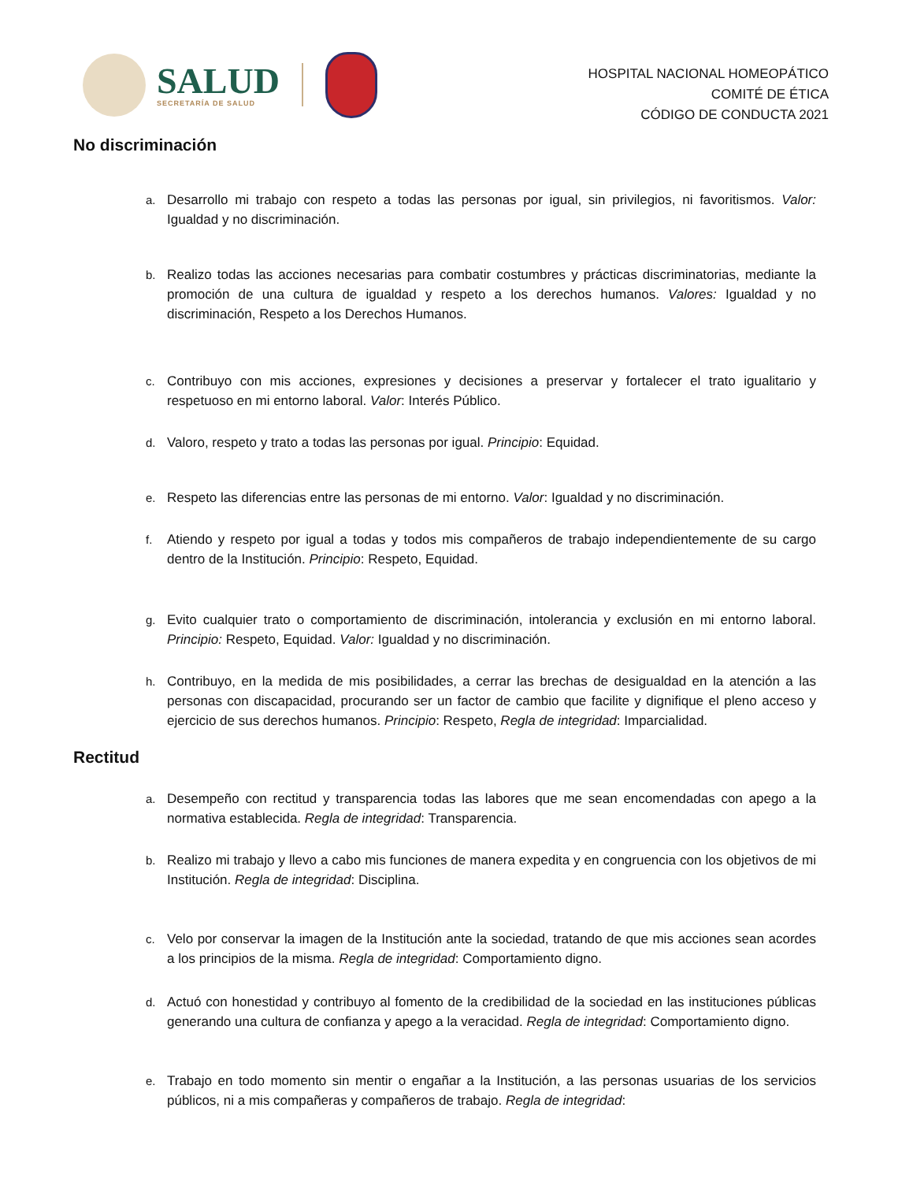SALUD
SECRETARÍA DE SALUD
HOSPITAL NACIONAL HOMEOPÁTICO
COMITÉ DE ÉTICA
CÓDIGO DE CONDUCTA 2021
No discriminación
a. Desarrollo mi trabajo con respeto a todas las personas por igual, sin privilegios, ni favoritismos. Valor: Igualdad y no discriminación.
b. Realizo todas las acciones necesarias para combatir costumbres y prácticas discriminatorias, mediante la promoción de una cultura de igualdad y respeto a los derechos humanos. Valores: Igualdad y no discriminación, Respeto a los Derechos Humanos.
c. Contribuyo con mis acciones, expresiones y decisiones a preservar y fortalecer el trato igualitario y respetuoso en mi entorno laboral. Valor: Interés Público.
d. Valoro, respeto y trato a todas las personas por igual. Principio: Equidad.
e. Respeto las diferencias entre las personas de mi entorno. Valor: Igualdad y no discriminación.
f. Atiendo y respeto por igual a todas y todos mis compañeros de trabajo independientemente de su cargo dentro de la Institución. Principio: Respeto, Equidad.
g. Evito cualquier trato o comportamiento de discriminación, intolerancia y exclusión en mi entorno laboral. Principio: Respeto, Equidad. Valor: Igualdad y no discriminación.
h. Contribuyo, en la medida de mis posibilidades, a cerrar las brechas de desigualdad en la atención a las personas con discapacidad, procurando ser un factor de cambio que facilite y dignifique el pleno acceso y ejercicio de sus derechos humanos. Principio: Respeto, Regla de integridad: Imparcialidad.
Rectitud
a. Desempeño con rectitud y transparencia todas las labores que me sean encomendadas con apego a la normativa establecida. Regla de integridad: Transparencia.
b. Realizo mi trabajo y llevo a cabo mis funciones de manera expedita y en congruencia con los objetivos de mi Institución. Regla de integridad: Disciplina.
c. Velo por conservar la imagen de la Institución ante la sociedad, tratando de que mis acciones sean acordes a los principios de la misma. Regla de integridad: Comportamiento digno.
d. Actuó con honestidad y contribuyo al fomento de la credibilidad de la sociedad en las instituciones públicas generando una cultura de confianza y apego a la veracidad. Regla de integridad: Comportamiento digno.
e. Trabajo en todo momento sin mentir o engañar a la Institución, a las personas usuarias de los servicios públicos, ni a mis compañeras y compañeros de trabajo. Regla de integridad: